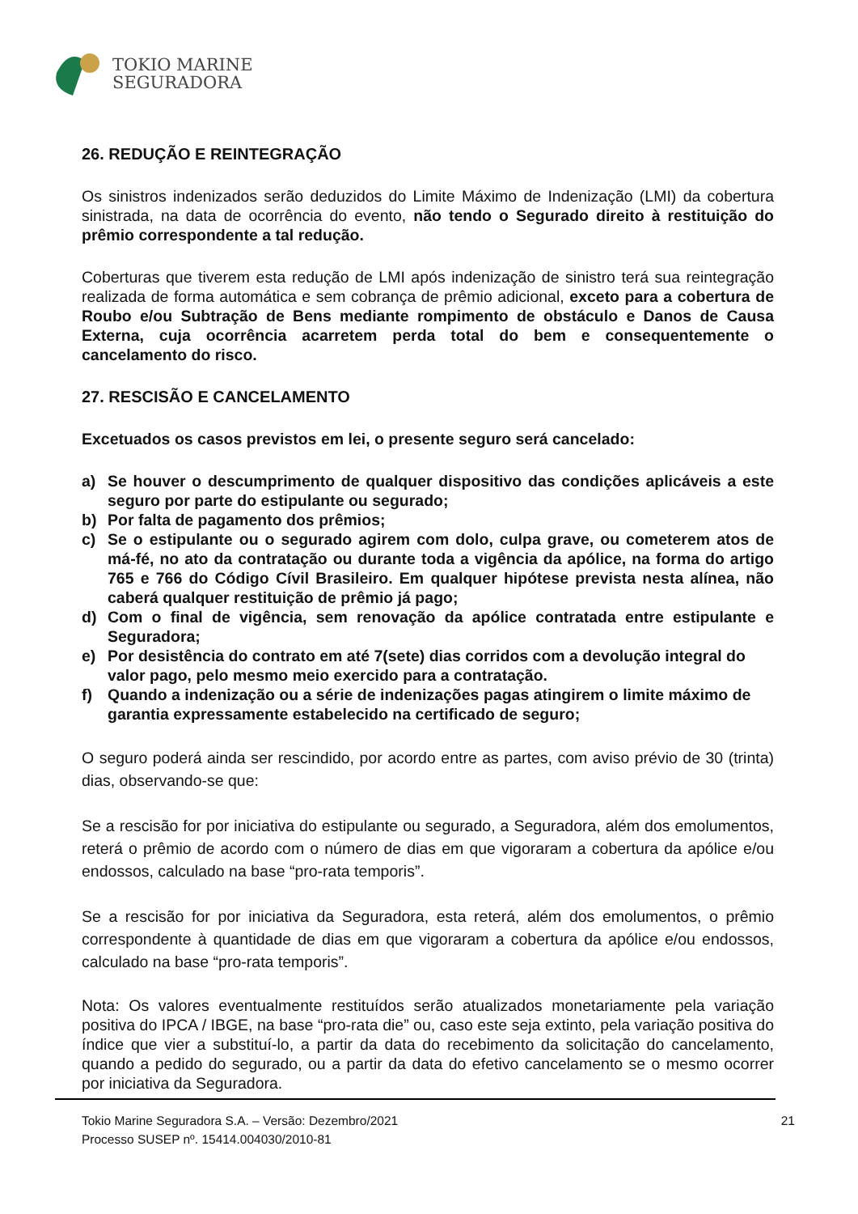TOKIO MARINE
SEGURADORA
26. REDUÇÃO E REINTEGRAÇÃO
Os sinistros indenizados serão deduzidos do Limite Máximo de Indenização (LMI) da cobertura sinistrada, na data de ocorrência do evento, não tendo o Segurado direito à restituição do prêmio correspondente a tal redução.
Coberturas que tiverem esta redução de LMI após indenização de sinistro terá sua reintegração realizada de forma automática e sem cobrança de prêmio adicional, exceto para a cobertura de Roubo e/ou Subtração de Bens mediante rompimento de obstáculo e Danos de Causa Externa, cuja ocorrência acarretem perda total do bem e consequentemente o cancelamento do risco.
27. RESCISÃO E CANCELAMENTO
Excetuados os casos previstos em lei, o presente seguro será cancelado:
a) Se houver o descumprimento de qualquer dispositivo das condições aplicáveis a este seguro por parte do estipulante ou segurado;
b) Por falta de pagamento dos prêmios;
c) Se o estipulante ou o segurado agirem com dolo, culpa grave, ou cometerem atos de má-fé, no ato da contratação ou durante toda a vigência da apólice, na forma do artigo 765 e 766 do Código Cívil Brasileiro. Em qualquer hipótese prevista nesta alínea, não caberá qualquer restituição de prêmio já pago;
d) Com o final de vigência, sem renovação da apólice contratada entre estipulante e Seguradora;
e) Por desistência do contrato em até 7(sete) dias corridos com a devolução integral do valor pago, pelo mesmo meio exercido para a contratação.
f) Quando a indenização ou a série de indenizações pagas atingirem o limite máximo de garantia expressamente estabelecido na certificado de seguro;
O seguro poderá ainda ser rescindido, por acordo entre as partes, com aviso prévio de 30 (trinta) dias, observando-se que:
Se a rescisão for por iniciativa do estipulante ou segurado, a Seguradora, além dos emolumentos, reterá o prêmio de acordo com o número de dias em que vigoraram a cobertura da apólice e/ou endossos, calculado na base “pro-rata temporis”.
Se a rescisão for por iniciativa da Seguradora, esta reterá, além dos emolumentos, o prêmio correspondente à quantidade de dias em que vigoraram a cobertura da apólice e/ou endossos, calculado na base “pro-rata temporis”.
Nota: Os valores eventualmente restituídos serão atualizados monetariamente pela variação positiva do IPCA / IBGE, na base “pro-rata die” ou, caso este seja extinto, pela variação positiva do índice que vier a substituí-lo, a partir da data do recebimento da solicitação do cancelamento, quando a pedido do segurado, ou a partir da data do efetivo cancelamento se o mesmo ocorrer por iniciativa da Seguradora.
Tokio Marine Seguradora S.A. – Versão: Dezembro/2021
Processo SUSEP nº. 15414.004030/2010-81
21